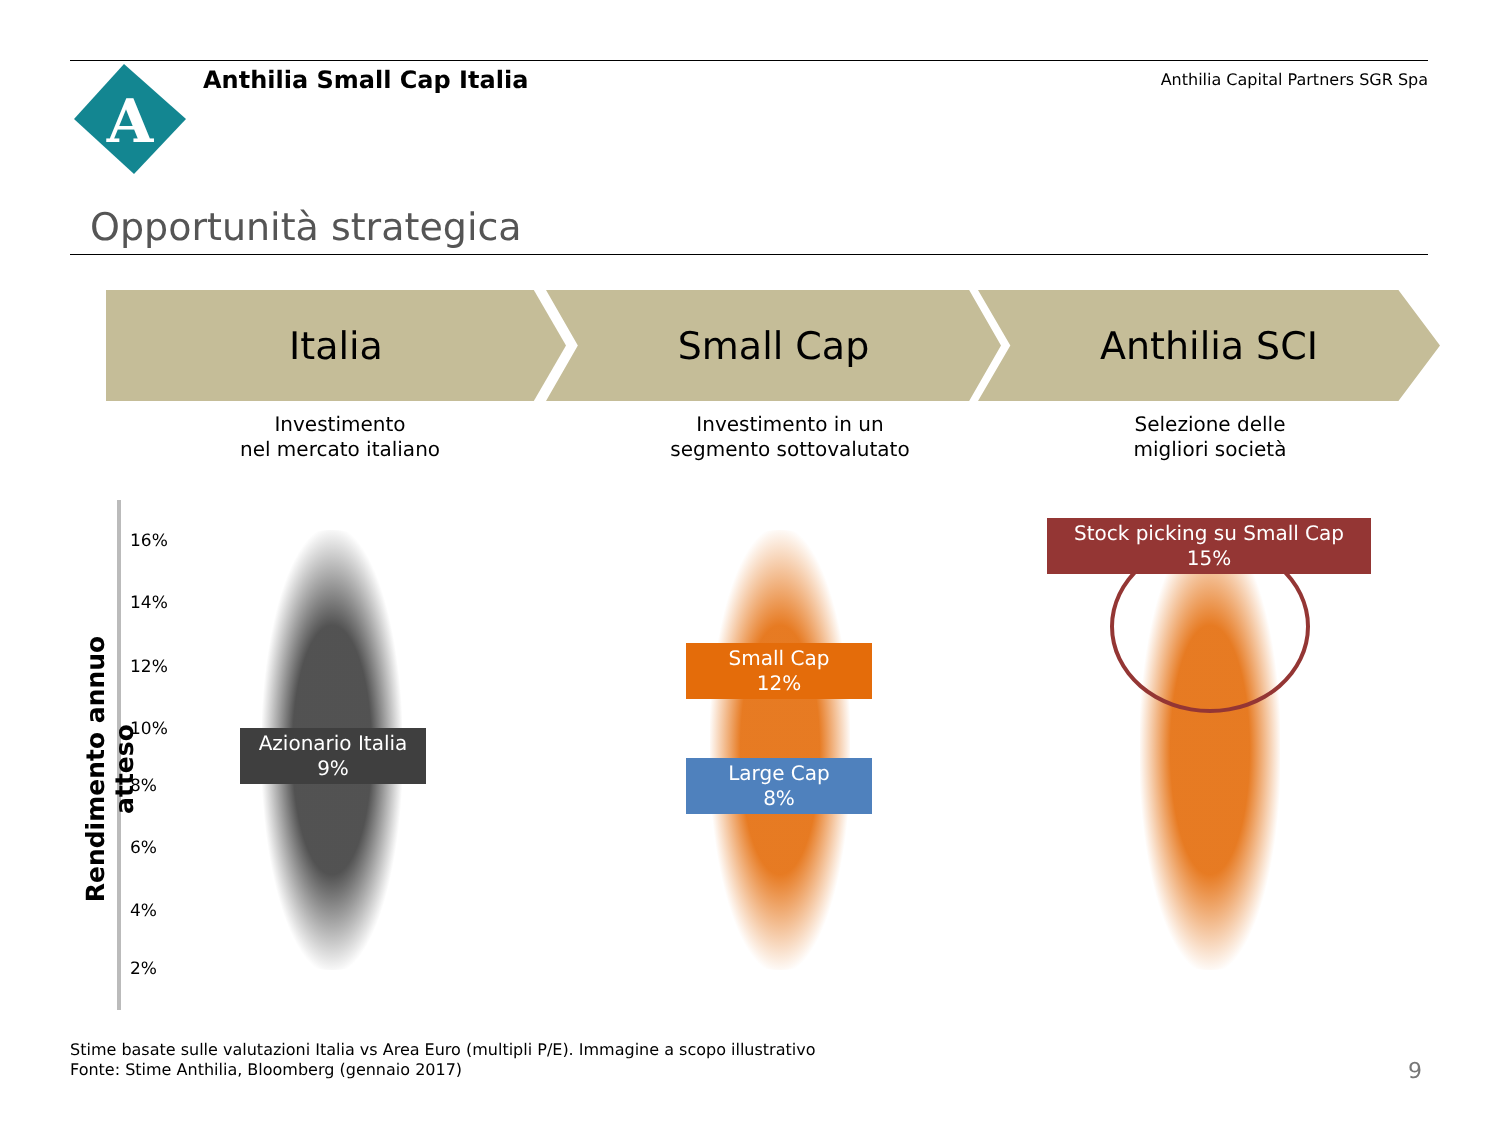A
Anthilia Small Cap Italia
Anthilia Capital Partners SGR Spa
Opportunità strategica
Italia Small Cap Anthilia SCI
Investimento
nel mercato italiano
Investimento in un
segmento sottovalutato
Selezione delle
migliori società
Rendimento annuo atteso
16%
14%
12%
10%
8%
6%
4%
2%
Azionario Italia
9%
Small Cap
12%
Large Cap
8%
Stock picking su Small Cap
15%
Stime basate sulle valutazioni Italia vs Area Euro (multipli P/E). Immagine a scopo illustrativo
Fonte: Stime Anthilia, Bloomberg (gennaio 2017)
9